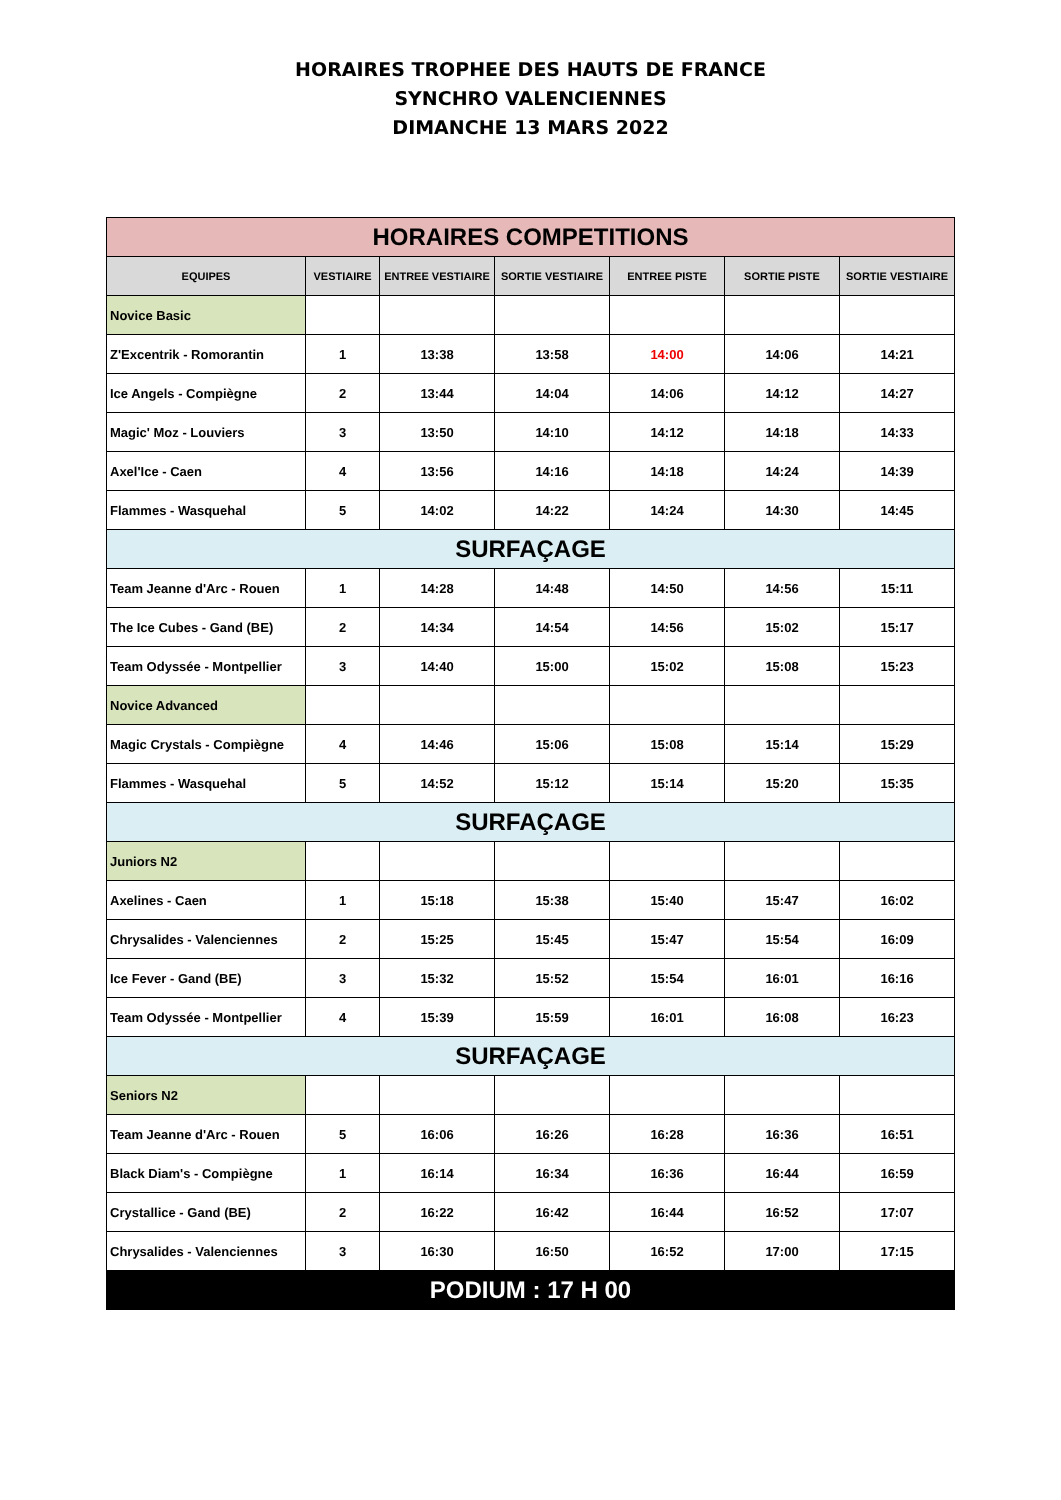HORAIRES TROPHEE DES HAUTS DE FRANCE
SYNCHRO VALENCIENNES
DIMANCHE 13 MARS 2022
| HORAIRES COMPETITIONS | | | | | | |
| EQUIPES | VESTIAIRE | ENTREE VESTIAIRE | SORTIE VESTIAIRE | ENTREE PISTE | SORTIE PISTE | SORTIE VESTIAIRE |
| Novice Basic | | | | | | |
| Z'Excentrik - Romorantin | 1 | 13:38 | 13:58 | 14:00 | 14:06 | 14:21 |
| Ice Angels - Compiègne | 2 | 13:44 | 14:04 | 14:06 | 14:12 | 14:27 |
| Magic' Moz - Louviers | 3 | 13:50 | 14:10 | 14:12 | 14:18 | 14:33 |
| Axel'Ice - Caen | 4 | 13:56 | 14:16 | 14:18 | 14:24 | 14:39 |
| Flammes - Wasquehal | 5 | 14:02 | 14:22 | 14:24 | 14:30 | 14:45 |
| SURFAÇAGE | | | | | | |
| Team Jeanne d'Arc - Rouen | 1 | 14:28 | 14:48 | 14:50 | 14:56 | 15:11 |
| The Ice Cubes - Gand (BE) | 2 | 14:34 | 14:54 | 14:56 | 15:02 | 15:17 |
| Team Odyssée - Montpellier | 3 | 14:40 | 15:00 | 15:02 | 15:08 | 15:23 |
| Novice Advanced | | | | | | |
| Magic Crystals - Compiègne | 4 | 14:46 | 15:06 | 15:08 | 15:14 | 15:29 |
| Flammes - Wasquehal | 5 | 14:52 | 15:12 | 15:14 | 15:20 | 15:35 |
| SURFAÇAGE | | | | | | |
| Juniors N2 | | | | | | |
| Axelines - Caen | 1 | 15:18 | 15:38 | 15:40 | 15:47 | 16:02 |
| Chrysalides - Valenciennes | 2 | 15:25 | 15:45 | 15:47 | 15:54 | 16:09 |
| Ice Fever - Gand (BE) | 3 | 15:32 | 15:52 | 15:54 | 16:01 | 16:16 |
| Team Odyssée - Montpellier | 4 | 15:39 | 15:59 | 16:01 | 16:08 | 16:23 |
| SURFAÇAGE | | | | | | |
| Seniors N2 | | | | | | |
| Team Jeanne d'Arc - Rouen | 5 | 16:06 | 16:26 | 16:28 | 16:36 | 16:51 |
| Black Diam's - Compiègne | 1 | 16:14 | 16:34 | 16:36 | 16:44 | 16:59 |
| Crystallice - Gand (BE) | 2 | 16:22 | 16:42 | 16:44 | 16:52 | 17:07 |
| Chrysalides - Valenciennes | 3 | 16:30 | 16:50 | 16:52 | 17:00 | 17:15 |
| PODIUM : 17 H 00 | | | | | | |